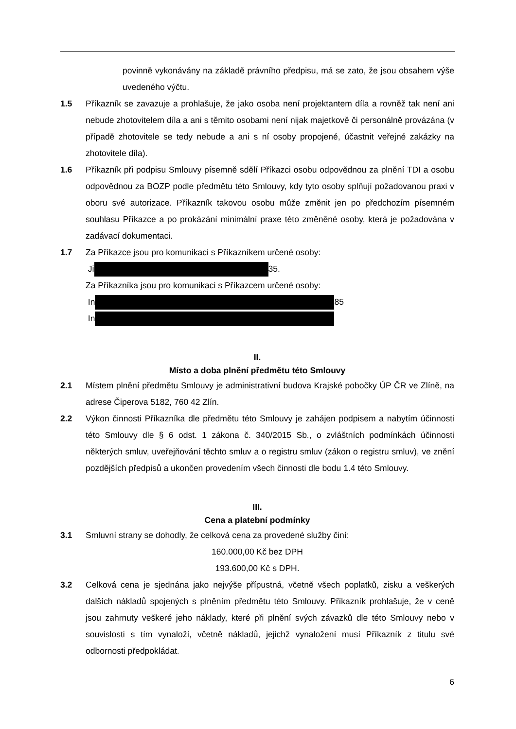povinně vykonávány na základě právního předpisu, má se zato, že jsou obsahem výše uvedeného výčtu.
1.5 Příkazník se zavazuje a prohlašuje, že jako osoba není projektantem díla a rovněž tak není ani nebude zhotovitelem díla a ani s těmito osobami není nijak majetkově či personálně provázána (v případě zhotovitele se tedy nebude a ani s ní osoby propojené, účastnit veřejné zakázky na zhotovitele díla).
1.6 Příkazník při podpisu Smlouvy písemně sdělí Příkazci osobu odpovědnou za plnění TDI a osobu odpovědnou za BOZP podle předmětu této Smlouvy, kdy tyto osoby splňují požadovanou praxi v oboru své autorizace. Příkazník takovou osobu může změnit jen po předchozím písemném souhlasu Příkazce a po prokázání minimální praxe této změněné osoby, která je požadována v zadávací dokumentaci.
1.7 Za Příkazce jsou pro komunikaci s Příkazníkem určené osoby:
Ji 35.
Za Příkazníka jsou pro komunikaci s Příkazcem určené osoby:
In 85
In
II.
Místo a doba plnění předmětu této Smlouvy
2.1 Místem plnění předmětu Smlouvy je administrativní budova Krajské pobočky ÚP ČR ve Zlíně, na adrese Čiperova 5182, 760 42 Zlín.
2.2 Výkon činnosti Příkazníka dle předmětu této Smlouvy je zahájen podpisem a nabytím účinnosti této Smlouvy dle § 6 odst. 1 zákona č. 340/2015 Sb., o zvláštních podmínkách účinnosti některých smluv, uveřejňování těchto smluv a o registru smluv (zákon o registru smluv), ve znění pozdějších předpisů a ukončen provedením všech činnosti dle bodu 1.4 této Smlouvy.
III.
Cena a platební podmínky
3.1 Smluvní strany se dohodly, že celková cena za provedené služby činí:
160.000,00 Kč bez DPH
193.600,00 Kč s DPH.
3.2 Celková cena je sjednána jako nejvýše přípustná, včetně všech poplatků, zisku a veškerých dalších nákladů spojených s plněním předmětu této Smlouvy. Příkazník prohlašuje, že v ceně jsou zahrnuty veškeré jeho náklady, které při plnění svých závazků dle této Smlouvy nebo v souvislosti s tím vynaloží, včetně nákladů, jejichž vynaložení musí Příkazník z titulu své odbornosti předpokládat.
6